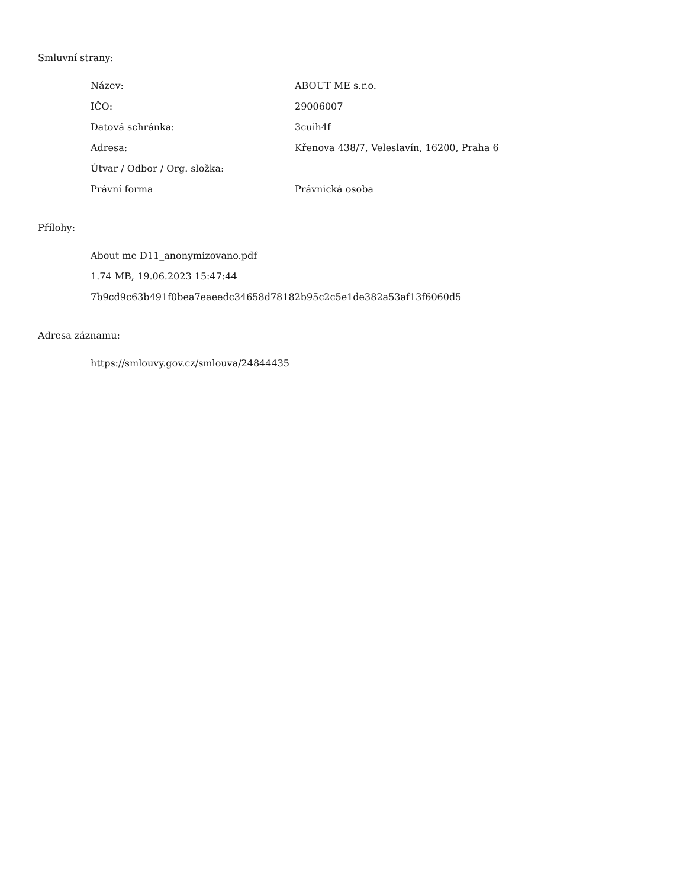Smluvní strany:
| Název: | ABOUT ME s.r.o. |
| IČO: | 29006007 |
| Datová schránka: | 3cuih4f |
| Adresa: | Křenova 438/7, Veleslavín, 16200, Praha 6 |
| Útvar / Odbor / Org. složka: | |
| Právní forma | Právnická osoba |
Přílohy:
About me D11_anonymizovano.pdf
1.74 MB, 19.06.2023 15:47:44
7b9cd9c63b491f0bea7eaeedc34658d78182b95c2c5e1de382a53af13f6060d5
Adresa záznamu:
https://smlouvy.gov.cz/smlouva/24844435